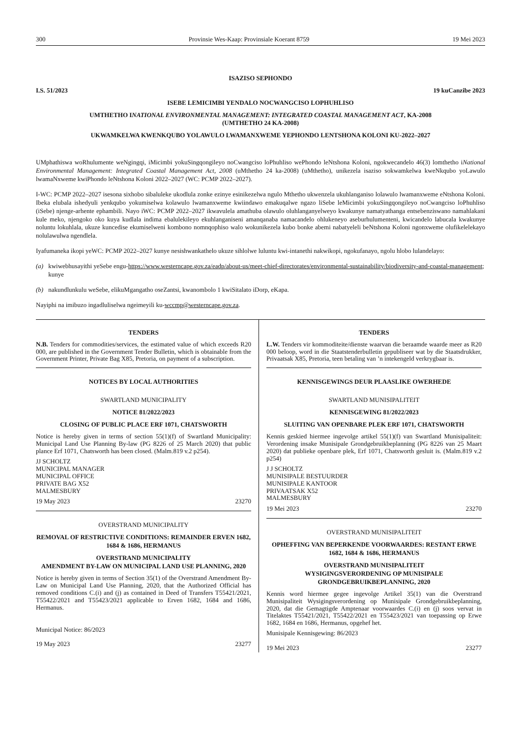300 Provinsie Wes-Kaap: Provinsiale Koerant 8759 19 Mei 2023
ISAZISO SEPHONDO
I.S. 51/2023 19 kuCanzibe 2023
ISEBE LEMICIMBI YENDALO NOCWANGCISO LOPHUHLISO
UMTHETHO INATIONAL ENVIRONMENTAL MANAGEMENT: INTEGRATED COASTAL MANAGEMENT ACT, KA-2008
(UMTHETHO 24 KA-2008)
UKWAMKELWA KWENKQUBO YOLAWULO LWAMANXWEME YEPHONDO LENTSHONA KOLONI KU-2022–2027
UMphathiswa woRhulumente weNgingqi, iMicimbi yokuSingqongileyo noCwangciso loPhuhliso wePhondo leNtshona Koloni, ngokwecandelo 46(3) lomthetho iNational Environmental Management: Integrated Coastal Management Act, 2008 (uMthetho 24 ka-2008) (uMthetho), unikezela isaziso sokwamkelwa kweNkqubo yoLawulo lwamaNxweme kwiPhondo leNtshona Koloni 2022–2027 (WC: PCMP 2022–2027).
I-WC: PCMP 2022–2027 isesona sixhobo sibaluleke ukodlula zonke ezinye esinikezelwa ngulo Mthetho ukwenzela ukuhlanganiso lolawulo lwamanxweme eNtshona Koloni. Ibeka elubala ishedyuli yenkqubo yokumiselwa kolawulo lwamanxweme kwiindawo emakuqalwe ngazo liSebe leMicimbi yokuSingqongileyo noCwangciso loPhuhliso (iSebe) njenge-arhente ephambili. Nayo iWC: PCMP 2022–2027 ikwavulela amathuba olawulo oluhlanganyelweyo kwakunye namatyathanga entsebenziswano namahlakani kule meko, njengoko oko kuya kudlala indima ebalulekileyo ekuhlanganiseni amanqanaba namacandelo ohlukeneyo aseburhulumenteni, kwicandelo labucala kwakunye noluntu lokuhlala, ukuze kuncedise ekumiselweni kombono nomnqophiso walo wokunikezela kubo bonke abemi nabatyeleli beNtshona Koloni ngonxweme olufikelelekayo nolulawulwa ngendlela.
Iyafumaneka ikopi yeWC: PCMP 2022–2027 kunye nesishwankathelo ukuze sihlolwe luluntu kwi-intanethi nakwikopi, ngokufanayo, ngolu hlobo lulandelayo:
(a) kwiwebhusayithi yeSebe engu-https://www.westerncape.gov.za/eadp/about-us/meet-chief-directorates/environmental-sustainability/biodiversity-and-coastal-management; kunye
(b) nakundlunkulu weSebe, elikuMgangatho oseZantsi, kwanombolo 1 kwiSitalato iDorp, eKapa.
Nayiphi na imibuzo ingadluliselwa ngeimeyili ku-wccmp@westerncape.gov.za.
TENDERS
N.B. Tenders for commodities/services, the estimated value of which exceeds R20 000, are published in the Government Tender Bulletin, which is obtainable from the Government Printer, Private Bag X85, Pretoria, on payment of a subscription.
NOTICES BY LOCAL AUTHORITIES
SWARTLAND MUNICIPALITY
NOTICE 81/2022/2023
CLOSING OF PUBLIC PLACE ERF 1071, CHATSWORTH
Notice is hereby given in terms of section 55(1)(f) of Swartland Municipality: Municipal Land Use Planning By-law (PG 8226 of 25 March 2020) that public plance Erf 1071, Chatsworth has been closed. (Malm.819 v.2 p254).
JJ SCHOLTZ
MUNICIPAL MANAGER
MUNICIPAL OFFICE
PRIVATE BAG X52
MALMESBURY
19 May 2023 23270
OVERSTRAND MUNICIPALITY
REMOVAL OF RESTRICTIVE CONDITIONS: REMAINDER ERVEN 1682, 1684 & 1686, HERMANUS
OVERSTRAND MUNICIPALITY
AMENDMENT BY-LAW ON MUNICIPAL LAND USE PLANNING, 2020
Notice is hereby given in terms of Section 35(1) of the Overstrand Amendment By-Law on Municipal Land Use Planning, 2020, that the Authorized Official has removed conditions C.(i) and (j) as contained in Deed of Transfers T55421/2021, T55422/2021 and T55423/2021 applicable to Erven 1682, 1684 and 1686, Hermanus.
Municipal Notice: 86/2023
19 May 2023 23277
TENDERS
L.W. Tenders vir kommoditeite/dienste waarvan die beraamde waarde meer as R20 000 beloop, word in die Staatstenderbulletin gepubliseer wat by die Staatsdrukker, Privaatsak X85, Pretoria, teen betaling van ’n intekengeld verkrygbaar is.
KENNISGEWINGS DEUR PLAASLIKE OWERHEDE
SWARTLAND MUNISIPALITEIT
KENNISGEWING 81/2022/2023
SLUITING VAN OPENBARE PLEK ERF 1071, CHATSWORTH
Kennis geskied hiermee ingevolge artikel 55(1)(f) van Swartland Munisipaliteit: Verordening insake Munisipale Grondgebruikbeplanning (PG 8226 van 25 Maart 2020) dat publieke openbare plek, Erf 1071, Chatsworth gesluit is. (Malm.819 v.2 p254)
J J SCHOLTZ
MUNISIPALE BESTUURDER
MUNISIPALE KANTOOR
PRIVAATSAK X52
MALMESBURY
19 Mei 2023 23270
OVERSTRAND MUNISIPALITEIT
OPHEFFING VAN BEPERKENDE VOORWAARDES: RESTANT ERWE 1682, 1684 & 1686, HERMANUS
OVERSTRAND MUNISIPALITEIT
WYSIGINGSVERORDENING OP MUNISIPALE GRONDGEBRUIKBEPLANNING, 2020
Kennis word hiermee gegee ingevolge Artikel 35(1) van die Overstrand Munisipaliteit Wysigingsverordening op Munisipale Grondgebruikbeplanning, 2020, dat die Gemagtigde Amptenaar voorwaardes C.(i) en (j) soos vervat in Titelaktes T55421/2021, T55422/2021 en T55423/2021 van toepassing op Erwe 1682, 1684 en 1686, Hermanus, opgehef het.
Munisipale Kennisgewing: 86/2023
19 Mei 2023 23277